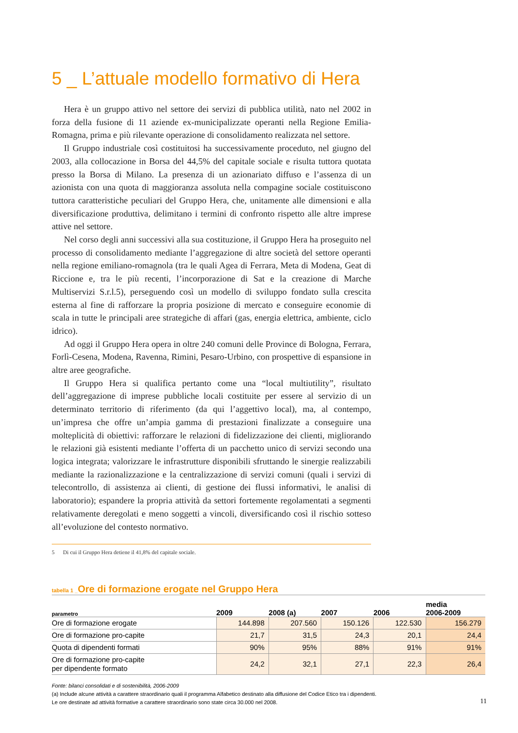5 _ L’attuale modello formativo di Hera
Hera è un gruppo attivo nel settore dei servizi di pubblica utilità, nato nel 2002 in forza della fusione di 11 aziende ex-municipalizzate operanti nella Regione Emilia-Romagna, prima e più rilevante operazione di consolidamento realizzata nel settore.
Il Gruppo industriale così costituitosi ha successivamente proceduto, nel giugno del 2003, alla collocazione in Borsa del 44,5% del capitale sociale e risulta tuttora quotata presso la Borsa di Milano. La presenza di un azionariato diffuso e l’assenza di un azionista con una quota di maggioranza assoluta nella compagine sociale costituiscono tuttora caratteristiche peculiari del Gruppo Hera, che, unitamente alle dimensioni e alla diversificazione produttiva, delimitano i termini di confronto rispetto alle altre imprese attive nel settore.
Nel corso degli anni successivi alla sua costituzione, il Gruppo Hera ha proseguito nel processo di consolidamento mediante l’aggregazione di altre società del settore operanti nella regione emiliano-romagnola (tra le quali Agea di Ferrara, Meta di Modena, Geat di Riccione e, tra le più recenti, l’incorporazione di Sat e la creazione di Marche Multiservizi S.r.l.5), perseguendo così un modello di sviluppo fondato sulla crescita esterna al fine di rafforzare la propria posizione di mercato e conseguire economie di scala in tutte le principali aree strategiche di affari (gas, energia elettrica, ambiente, ciclo idrico).
Ad oggi il Gruppo Hera opera in oltre 240 comuni delle Province di Bologna, Ferrara, Forlì-Cesena, Modena, Ravenna, Rimini, Pesaro-Urbino, con prospettive di espansione in altre aree geografiche.
Il Gruppo Hera si qualifica pertanto come una “local multiutility”, risultato dell’aggregazione di imprese pubbliche locali costituite per essere al servizio di un determinato territorio di riferimento (da qui l’aggettivo local), ma, al contempo, un’impresa che offre un’ampia gamma di prestazioni finalizzate a conseguire una molteplicità di obiettivi: rafforzare le relazioni di fidelizzazione dei clienti, migliorando le relazioni già esistenti mediante l’offerta di un pacchetto unico di servizi secondo una logica integrata; valorizzare le infrastrutture disponibili sfruttando le sinergie realizzabili mediante la razionalizzazione e la centralizzazione di servizi comuni (quali i servizi di telecontrollo, di assistenza ai clienti, di gestione dei flussi informativi, le analisi di laboratorio); espandere la propria attività da settori fortemente regolamentati a segmenti relativamente deregolati e meno soggetti a vincoli, diversificando così il rischio sotteso all’evoluzione del contesto normativo.
5 Di cui il Gruppo Hera detiene il 41,8% del capitale sociale.
tabella 1 _Ore di formazione erogate nel Gruppo Hera
| parametro | 2009 | 2008 (a) | 2007 | 2006 | media 2006-2009 |
| --- | --- | --- | --- | --- | --- |
| Ore di formazione erogate | 144.898 | 207.560 | 150.126 | 122.530 | 156.279 |
| Ore di formazione pro-capite | 21,7 | 31,5 | 24,3 | 20,1 | 24,4 |
| Quota di dipendenti formati | 90% | 95% | 88% | 91% | 91% |
| Ore di formazione pro-capite per dipendente formato | 24,2 | 32,1 | 27,1 | 22,3 | 26,4 |
Fonte: bilanci consolidati e di sostenibilità, 2006-2009
(a) Include alcune attività a carattere straordinario quali il programma Alfabetico destinato alla diffusione del Codice Etico tra i dipendenti.
Le ore destinate ad attività formative a carattere straordinario sono state circa 30.000 nel 2008.
11